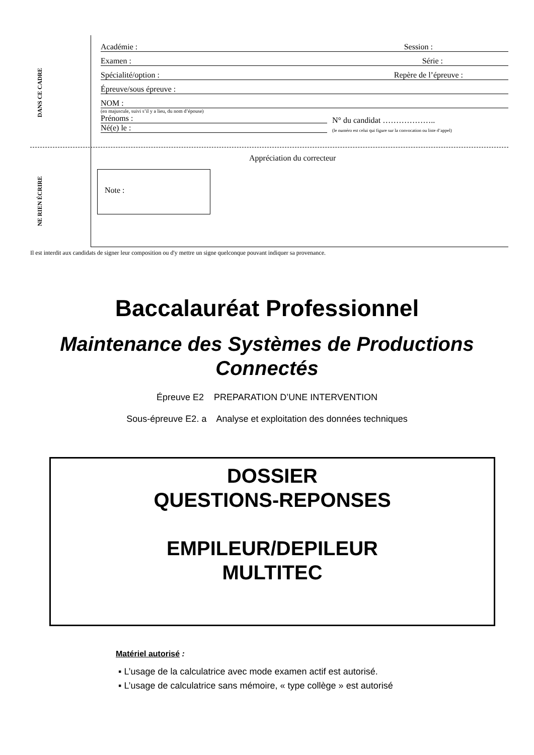DANS CE CADRE
NE RIEN ÉCRIRE
Académie : Session :
Examen : Série :
Spécialité/option : Repère de l’épreuve :
Épreuve/sous épreuve :
NOM :
(en majuscule, suivi s’il y a lieu, du nom d’épouse)
Prénoms :
Né(e) le :
N° du candidat ………………..
(le numéro est celui qui figure sur la convocation ou liste d’appel)
Appréciation du correcteur
Note :
Il est interdit aux candidats de signer leur composition ou d'y mettre un signe quelconque pouvant indiquer sa provenance.
Baccalauréat Professionnel
Maintenance des Systèmes de Productions
Connectés
Épreuve E2 PREPARATION D’UNE INTERVENTION
Sous-épreuve E2. a Analyse et exploitation des données techniques
DOSSIER
QUESTIONS-REPONSES
EMPILEUR/DEPILEUR
MULTITEC
Matériel autorisé :
▪ L’usage de la calculatrice avec mode examen actif est autorisé.
▪ L’usage de calculatrice sans mémoire, « type collège » est autorisé